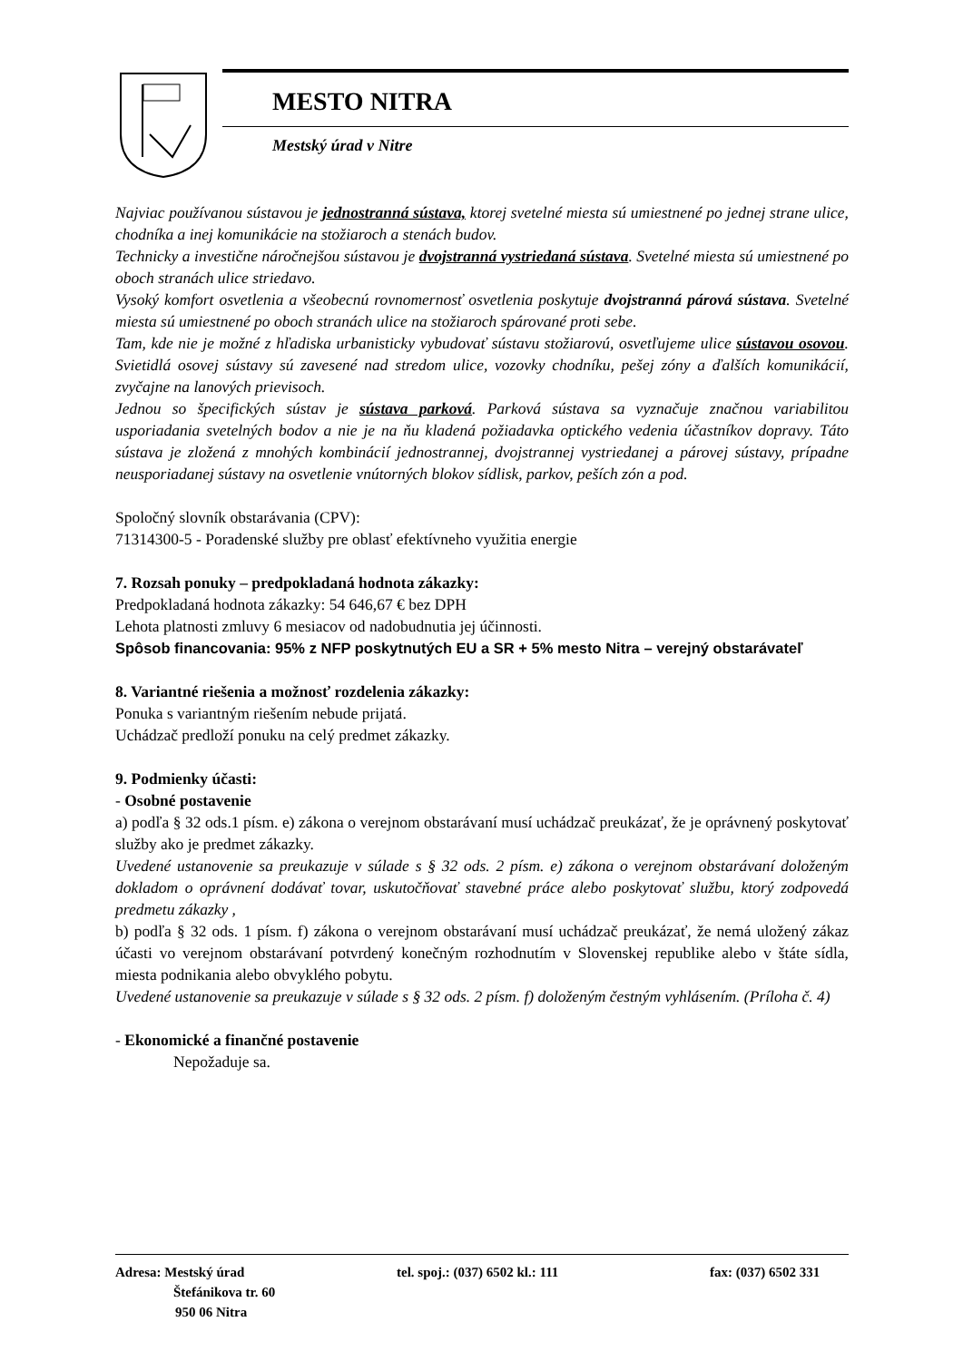MESTO NITRA
Mestský úrad v Nitre
Najviac používanou sústavou je jednostranná sústava, ktorej svetelné miesta sú umiestnené po jednej strane ulice, chodníka a inej komunikácie na stožiaroch a stenách budov.
Technicky a investične náročnejšou sústavou je dvojstranná vystriedaná sústava. Svetelné miesta sú umiestnené po oboch stranách ulice striedavo.
Vysoký komfort osvetlenia a všeobecnú rovnomernosť osvetlenia poskytuje dvojstranná párová sústava. Svetelné miesta sú umiestnené po oboch stranách ulice na stožiaroch spárované proti sebe.
Tam, kde nie je možné z hľadiska urbanisticky vybudovať sústavu stožiarovú, osvetľujeme ulice sústavou osovou. Svietidlá osovej sústavy sú zavesené nad stredom ulice, vozovky chodníku, pešej zóny a ďalších komunikácií, zvyčajne na lanových prievisoch.
Jednou so špecifických sústav je sústava parková. Parková sústava sa vyznačuje značnou variabilitou usporiadania svetelných bodov a nie je na ňu kladená požiadavka optického vedenia účastníkov dopravy. Táto sústava je zložená z mnohých kombinácií jednostrannej, dvojstrannej vystriedanej a párovej sústavy, prípadne neusporiadanej sústavy na osvetlenie vnútorných blokov sídlisk, parkov, peších zón a pod.
Spoločný slovník obstarávania (CPV):
71314300-5 - Poradenské služby pre oblasť efektívneho využitia energie
7. Rozsah ponuky – predpokladaná hodnota zákazky:
Predpokladaná hodnota zákazky: 54 646,67 € bez DPH
Lehota platnosti zmluvy 6 mesiacov od nadobudnutia jej účinnosti.
Spôsob financovania: 95% z NFP poskytnutých EU a SR + 5% mesto Nitra – verejný obstarávateľ
8. Variantné riešenia a možnosť rozdelenia zákazky:
Ponuka s variantným riešením nebude prijatá.
Uchádzač predloží ponuku na celý predmet zákazky.
9. Podmienky účasti:
- Osobné postavenie
a) podľa § 32 ods.1 písm. e) zákona o verejnom obstarávaní musí uchádzač preukázať, že je oprávnený poskytovať služby ako je predmet zákazky.
Uvedené ustanovenie sa preukazuje v súlade s § 32 ods. 2 písm. e) zákona o verejnom obstarávaní doloženým dokladom o oprávnení dodávať tovar, uskutočňovať stavebné práce alebo poskytovať službu, ktorý zodpovedá predmetu zákazky ,
b) podľa § 32 ods. 1 písm. f) zákona o verejnom obstarávaní musí uchádzač preukázať, že nemá uložený zákaz účasti vo verejnom obstarávaní potvrdený konečným rozhodnutím v Slovenskej republike alebo v štáte sídla, miesta podnikania alebo obvyklého pobytu.
Uvedené ustanovenie sa preukazuje v súlade s § 32 ods. 2 písm. f) doloženým čestným vyhlásením. (Príloha č. 4)
- Ekonomické a finančné postavenie
Nepožaduje sa.
Adresa: Mestský úrad
Štefánikova tr. 60
950 06 Nitra
tel. spoj.: (037) 6502 kl.: 111 fax: (037) 6502 331